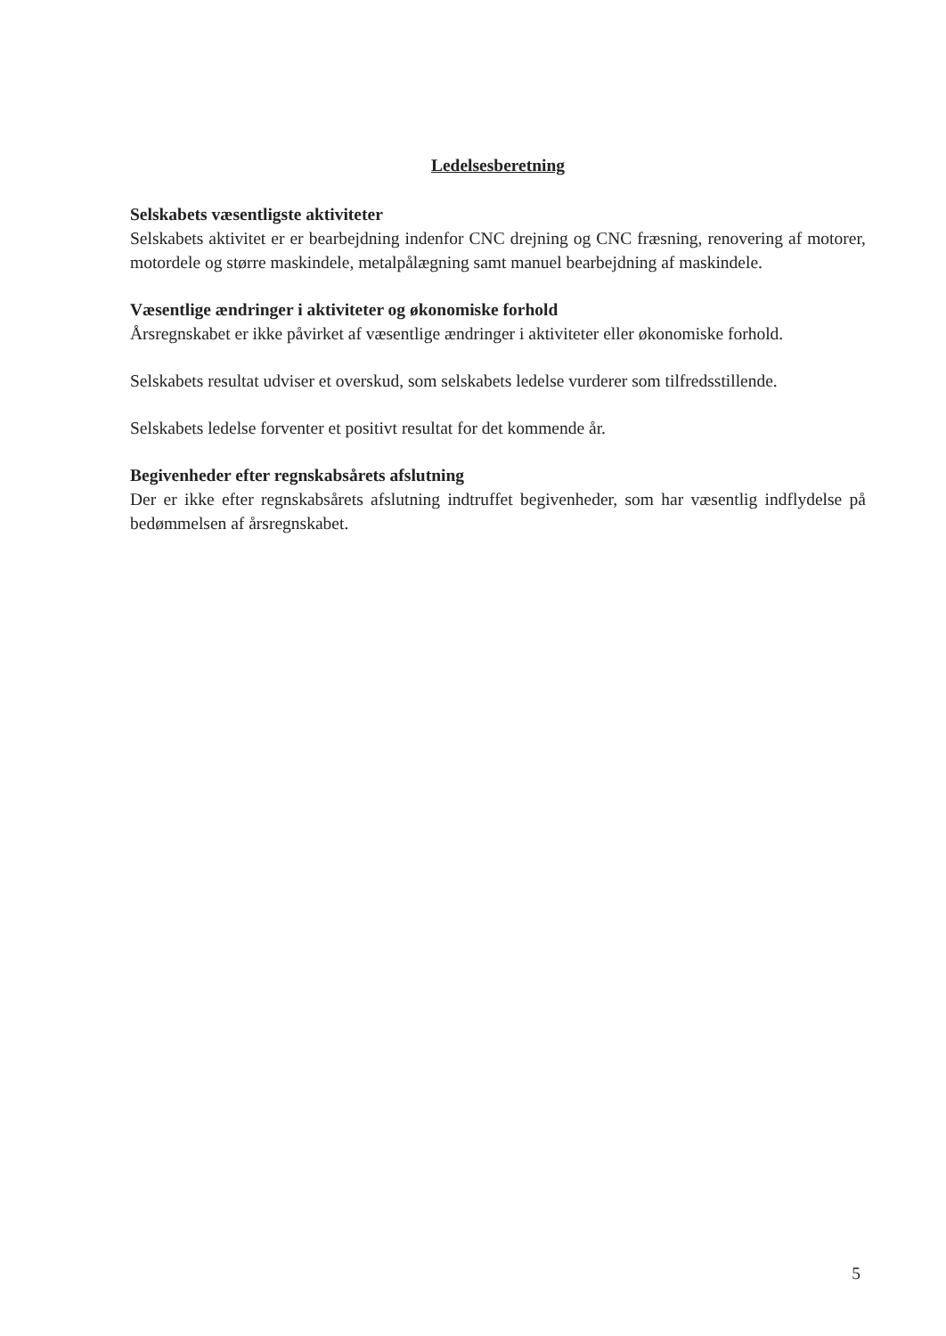Ledelsesberetning
Selskabets væsentligste aktiviteter
Selskabets aktivitet er er bearbejdning indenfor CNC drejning og CNC fræsning, renovering af motorer, motordele og større maskindele, metalpålægning samt manuel bearbejdning af maskindele.
Væsentlige ændringer i aktiviteter og økonomiske forhold
Årsregnskabet er ikke påvirket af væsentlige ændringer i aktiviteter eller økonomiske forhold.
Selskabets resultat udviser et overskud, som selskabets ledelse vurderer som tilfredsstillende.
Selskabets ledelse forventer et positivt resultat for det kommende år.
Begivenheder efter regnskabsårets afslutning
Der er ikke efter regnskabsårets afslutning indtruffet begivenheder, som har væsentlig indflydelse på bedømmelsen af årsregnskabet.
5